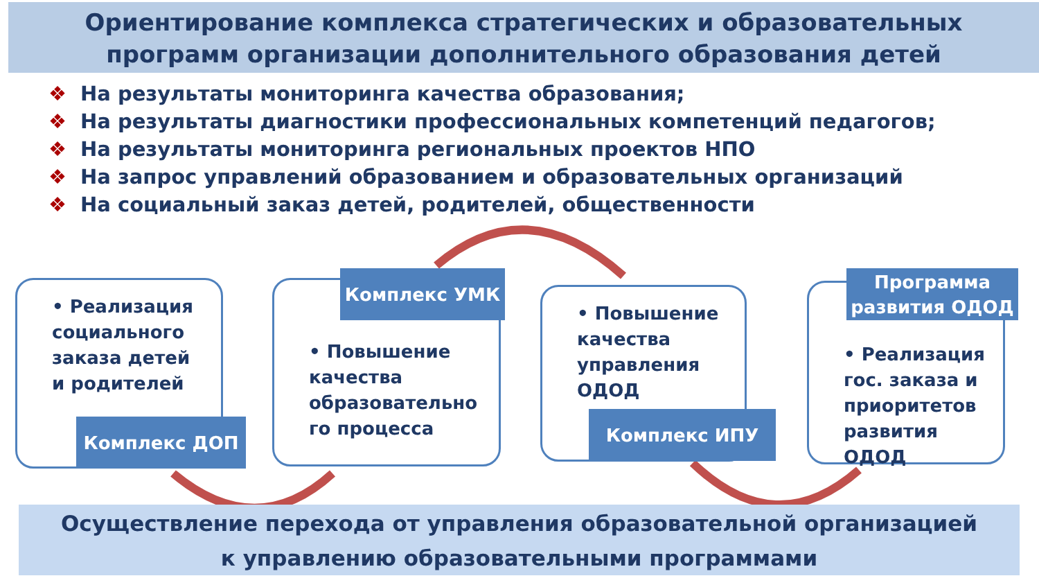Ориентирование комплекса стратегических и образовательных
программ организации дополнительного образования детей
❖ На результаты мониторинга качества образования;
❖ На результаты диагностики профессиональных компетенций педагогов;
❖ На результаты мониторинга региональных проектов НПО
❖ На запрос управлений образованием и образовательных организаций
❖ На социальный заказ детей, родителей, общественности
• Реализация социального заказа детей и родителей
Комплекс ДОП
• Повышение качества образовательно го процесса
Комплекс УМК
• Повышение качества управления ОДОД
Комплекс ИПУ
• Реализация гос. заказа и приоритетов развития ОДОД
Программа
развития ОДОД
Осуществление перехода от управления образовательной организацией
к управлению образовательными программами